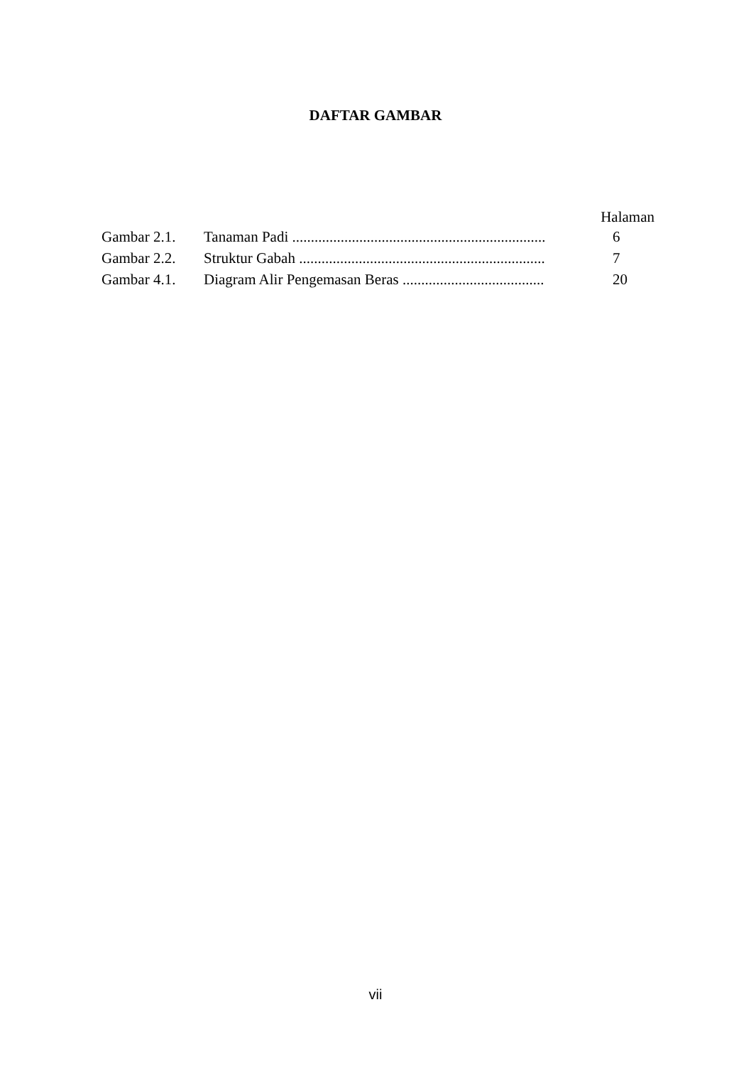DAFTAR GAMBAR
Halaman
Gambar 2.1. Tanaman Padi .................................................................... 6
Gambar 2.2. Struktur Gabah .................................................................. 7
Gambar 4.1. Diagram Alir Pengemasan Beras ...................................... 20
vii